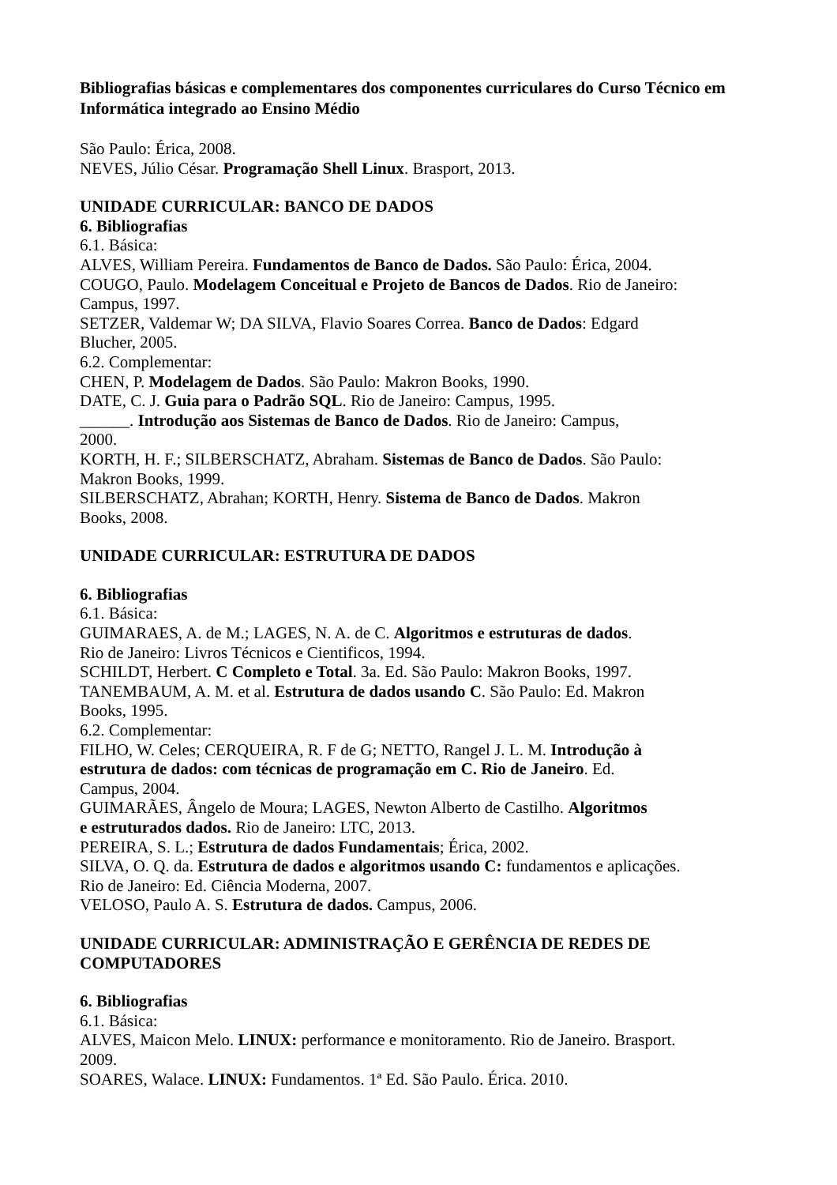Bibliografias básicas e complementares dos componentes curriculares do Curso Técnico em Informática integrado ao Ensino Médio
São Paulo: Érica, 2008.
NEVES, Júlio César. Programação Shell Linux. Brasport, 2013.
UNIDADE CURRICULAR: BANCO DE DADOS
6. Bibliografias
6.1. Básica:
ALVES, William Pereira. Fundamentos de Banco de Dados. São Paulo: Érica, 2004.
COUGO, Paulo. Modelagem Conceitual e Projeto de Bancos de Dados. Rio de Janeiro:
Campus, 1997.
SETZER, Valdemar W; DA SILVA, Flavio Soares Correa. Banco de Dados: Edgard
Blucher, 2005.
6.2. Complementar:
CHEN, P. Modelagem de Dados. São Paulo: Makron Books, 1990.
DATE, C. J. Guia para o Padrão SQL. Rio de Janeiro: Campus, 1995.
______. Introdução aos Sistemas de Banco de Dados. Rio de Janeiro: Campus,
2000.
KORTH, H. F.; SILBERSCHATZ, Abraham. Sistemas de Banco de Dados. São Paulo:
Makron Books, 1999.
SILBERSCHATZ, Abrahan; KORTH, Henry. Sistema de Banco de Dados. Makron
Books, 2008.
UNIDADE CURRICULAR: ESTRUTURA DE DADOS
6. Bibliografias
6.1. Básica:
GUIMARAES, A. de M.; LAGES, N. A. de C. Algoritmos e estruturas de dados.
Rio de Janeiro: Livros Técnicos e Cientificos, 1994.
SCHILDT, Herbert. C Completo e Total. 3a. Ed. São Paulo: Makron Books, 1997.
TANEMBAUM, A. M. et al. Estrutura de dados usando C. São Paulo: Ed. Makron
Books, 1995.
6.2. Complementar:
FILHO, W. Celes; CERQUEIRA, R. F de G; NETTO, Rangel J. L. M. Introdução à
estrutura de dados: com técnicas de programação em C. Rio de Janeiro. Ed.
Campus, 2004.
GUIMARÃES, Ângelo de Moura; LAGES, Newton Alberto de Castilho. Algoritmos
e estruturados dados. Rio de Janeiro: LTC, 2013.
PEREIRA, S. L.; Estrutura de dados Fundamentais; Érica, 2002.
SILVA, O. Q. da. Estrutura de dados e algoritmos usando C: fundamentos e aplicações.
Rio de Janeiro: Ed. Ciência Moderna, 2007.
VELOSO, Paulo A. S. Estrutura de dados. Campus, 2006.
UNIDADE CURRICULAR: ADMINISTRAÇÃO E GERÊNCIA DE REDES DE
COMPUTADORES
6. Bibliografias
6.1. Básica:
ALVES, Maicon Melo. LINUX: performance e monitoramento. Rio de Janeiro. Brasport.
2009.
SOARES, Walace. LINUX: Fundamentos. 1ª Ed. São Paulo. Érica. 2010.